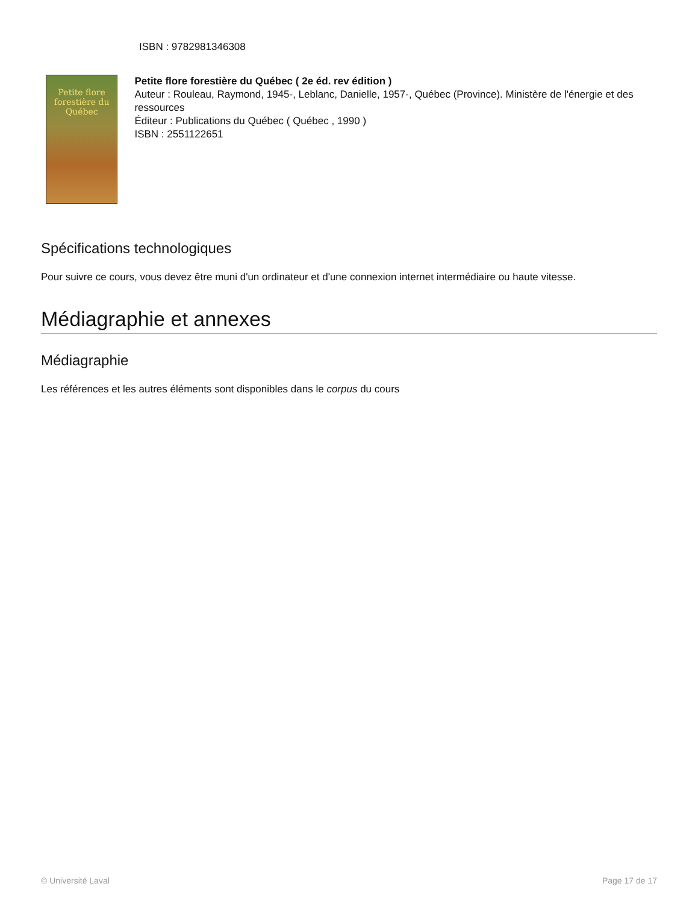ISBN : 9782981346308
Petite flore forestière du Québec
Petite flore forestière du Québec ( 2e éd. rev édition )
Auteur : Rouleau, Raymond, 1945-, Leblanc, Danielle, 1957-, Québec (Province). Ministère de l'énergie et des ressources
Éditeur : Publications du Québec ( Québec , 1990 )
ISBN : 2551122651
Spécifications technologiques
Pour suivre ce cours, vous devez être muni d'un ordinateur et d'une connexion internet intermédiaire ou haute vitesse.
Médiagraphie et annexes
Médiagraphie
Les références et les autres éléments sont disponibles dans le corpus du cours
© Université Laval Page 17 de 17